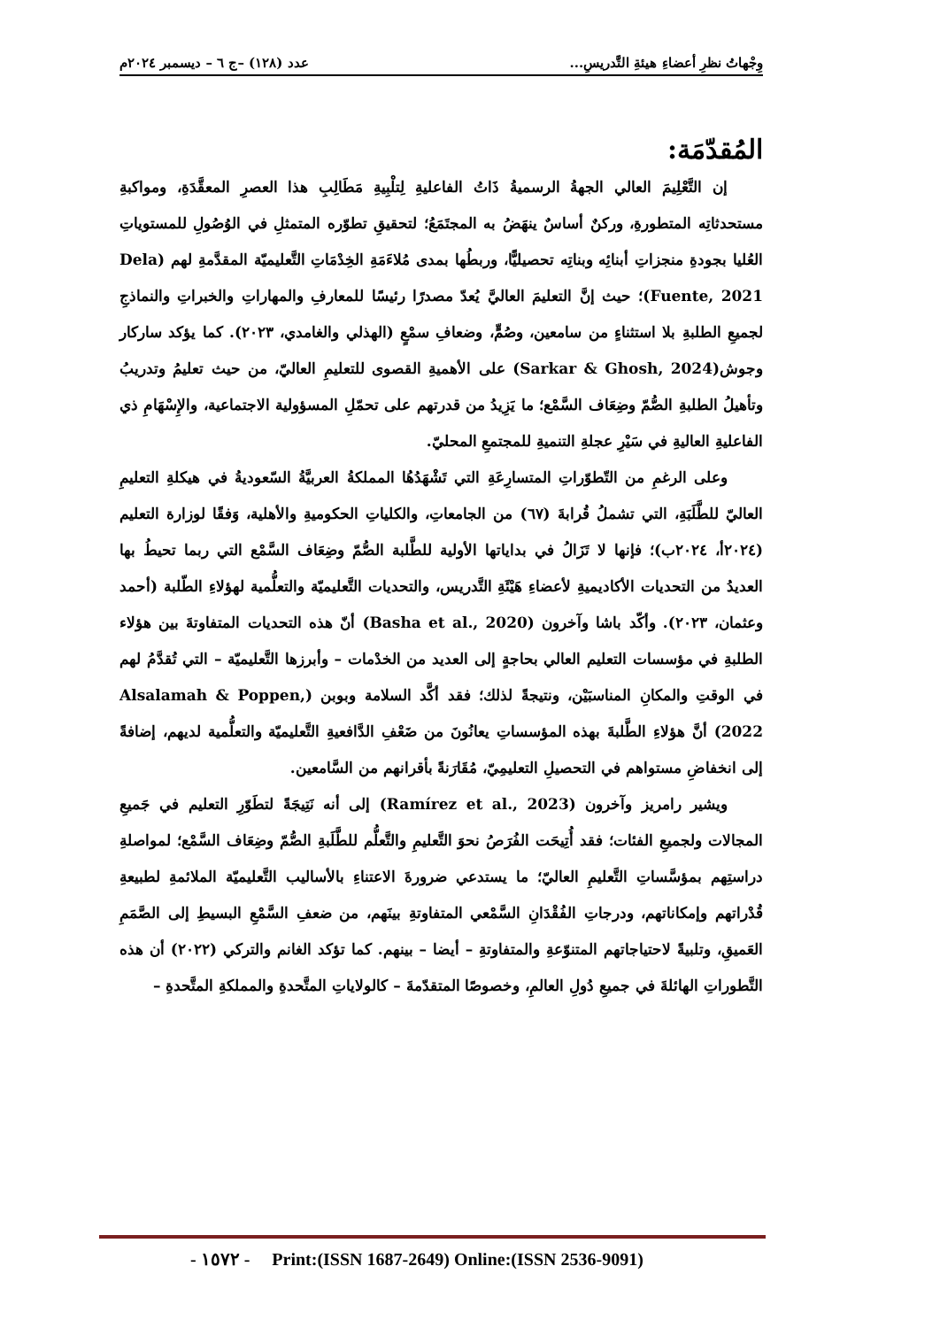وِجْهاتُ نظرِ أعضاءِ هيئةِ التَّدريسِ... عدد (١٢٨) –ج ٦ – ديسمبر ٢٠٢٤م
المُقدّمَة:
إن التَّعْلِيمَ العالي الجهةُ الرسميةُ ذَاتُ الفاعليةِ لِتلْبِيةِ مَطَالِبِ هذا العصرِ المعقَّدَةِ، ومواكبةِ مستحدثاتِه المتطورةِ، وركنٌ أساسٌ ينهَضُ به المجتَمَعُ؛ لتحقيقِ تطوّره المتمثلِ في الوُصُولِ للمستوياتِ العُليا بجودةِ منجزاتِ أبنائِه وبناتِه تحصيليًّا، وربطُها بمدى مُلاءَمَةِ الخِدْمَاتِ التَّعليميّة المقدَّمةِ لهم (Dela Fuente, 2021)؛ حيث إنَّ التعليمَ العاليَّ يُعدّ مصدرًا رئيسًا للمعارفِ والمهاراتِ والخبراتِ والنماذجِ لجميعِ الطلبةِ بلا استثناءٍ من سامعين، وصُمٍّ، وضعافِ سمْعٍ (الهذلي والغامدي، ٢٠٢٣). كما يؤكد ساركار وجوش(Sarkar & Ghosh, 2024) على الأهميةِ القصوى للتعليمِ العاليّ، من حيث تعليمُ وتدريبُ وتأهيلُ الطلبةِ الصُّمّ وضِعَاف السَّمْع؛ ما يَزِيدُ من قدرتهم على تحمّلِ المسؤولية الاجتماعية، والإِسْهَامِ ذي الفاعليةِ العاليةِ في سَيْرِ عجلةِ التنميةِ للمجتمعِ المحليّ.
وعلى الرغمِ من التّطوّراتِ المتسارِعَةِ التي تَشْهَدُهُا المملكةُ العربيَّةُ السّعوديةُ في هيكلةِ التعليمِ العاليّ للطَّلَبَةِ، التي تشملُ قُرابةَ (٦٧) من الجامعاتِ، والكلياتِ الحكوميةِ والأهلية، وَفقًا لوزارة التعليم (٢٠٢٤أ، ٢٠٢٤ب)؛ فإنها لا تَزَالُ في بداياتها الأولية للطَّلبة الصُّمّ وضِعَاف السَّمْع التي ربما تحيطُ بها العديدُ من التحديات الأكاديميةِ لأعضاءِ هَيْئَةِ التَّدريس، والتحديات التَّعليميّة والتعلُّمية لهؤلاءِ الطّلبة (أحمد وعثمان، ٢٠٢٣). وأكّد باشا وآخرون (Basha et al., 2020) أنّ هذه التحديات المتفاوتةَ بين هؤلاء الطلبةِ في مؤسسات التعليم العالي بحاجةٍ إلى العديد من الخدْمات – وأبرزها التَّعليميّة – التي تُقدَّمُ لهم في الوقتِ والمكانِ المناسبَيْن، ونتيجةً لذلك؛ فقد أكَّد السلامة وبوبن (Alsalamah & Poppen, 2022) أنَّ هؤلاءِ الطَّلبةَ بهذه المؤسساتِ يعانُونَ من ضَعْفِ الدَّافعيةِ التَّعليميّة والتعلُّمية لديهم، إضافةً إلى انخفاضِ مستواهم في التحصيلِ التعليمِيّ، مُقَارَنةً بأقرانهم من السَّامعين.
ويشير رامريز وآخرون (Ramírez et al., 2023) إلى أنه نَتِيجَةً لتطَوّرِ التعليم في جَميعِ المجالات ولجميعِ الفئات؛ فقد أُتِيحَت الفُرَصُ نحوَ التَّعليمِ والتَّعلُّم للطَّلَبةِ الصُّمّ وضِعَاف السَّمْع؛ لمواصلةِ دراستِهم بمؤسَّساتِ التَّعليمِ العاليّ؛ ما يستدعي ضرورةَ الاعتناءِ بالأساليب التَّعليميّة الملائمةِ لطبيعةِ قُدْراتهم وإمكاناتهم، ودرجاتِ الفُقْدَانِ السَّمْعي المتفاوتةِ بينَهم، من ضعفِ السَّمْعِ البسيطِ إلى الصَّمَمِ العَميقِ، وتلبيةً لاحتياجاتهم المتنوّعةِ والمتفاوتةِ – أيضا – بينهم. كما تؤكد الغانم والتركي (٢٠٢٢) أن هذه التَّطوراتِ الهائلةَ في جميعِ دُولِ العالمِ، وخصوصًا المتقدّمةَ – كالولاياتِ المتَّحدةِ والمملكةِ المتَّحدةِ –
- ١٥٧٢ - Print:(ISSN 1687-2649) Online:(ISSN 2536-9091)